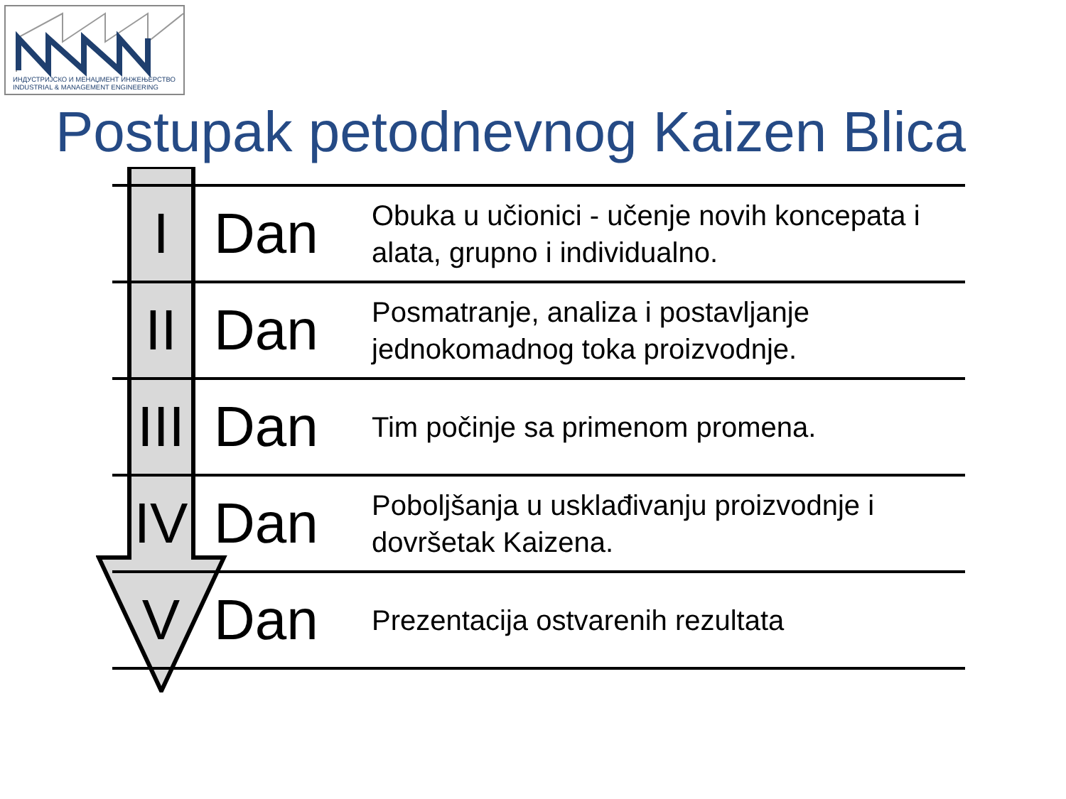ИНДУСТРИЈСКО И МЕНАЏМЕНТ ИНЖЕЊЕРСТВО
INDUSTRIAL & MANAGEMENT ENGINEERING
Postupak petodnevnog Kaizen Blica
| I | Dan | Obuka u učionici - učenje novih koncepata i alata, grupno i individualno. |
| II | Dan | Posmatranje, analiza i postavljanje jednokomadnog toka proizvodnje. |
| III | Dan | Tim počinje sa primenom promena. |
| IV | Dan | Poboljšanja u usklađivanju proizvodnje i dovršetak Kaizena. |
| V | Dan | Prezentacija ostvarenih rezultata |